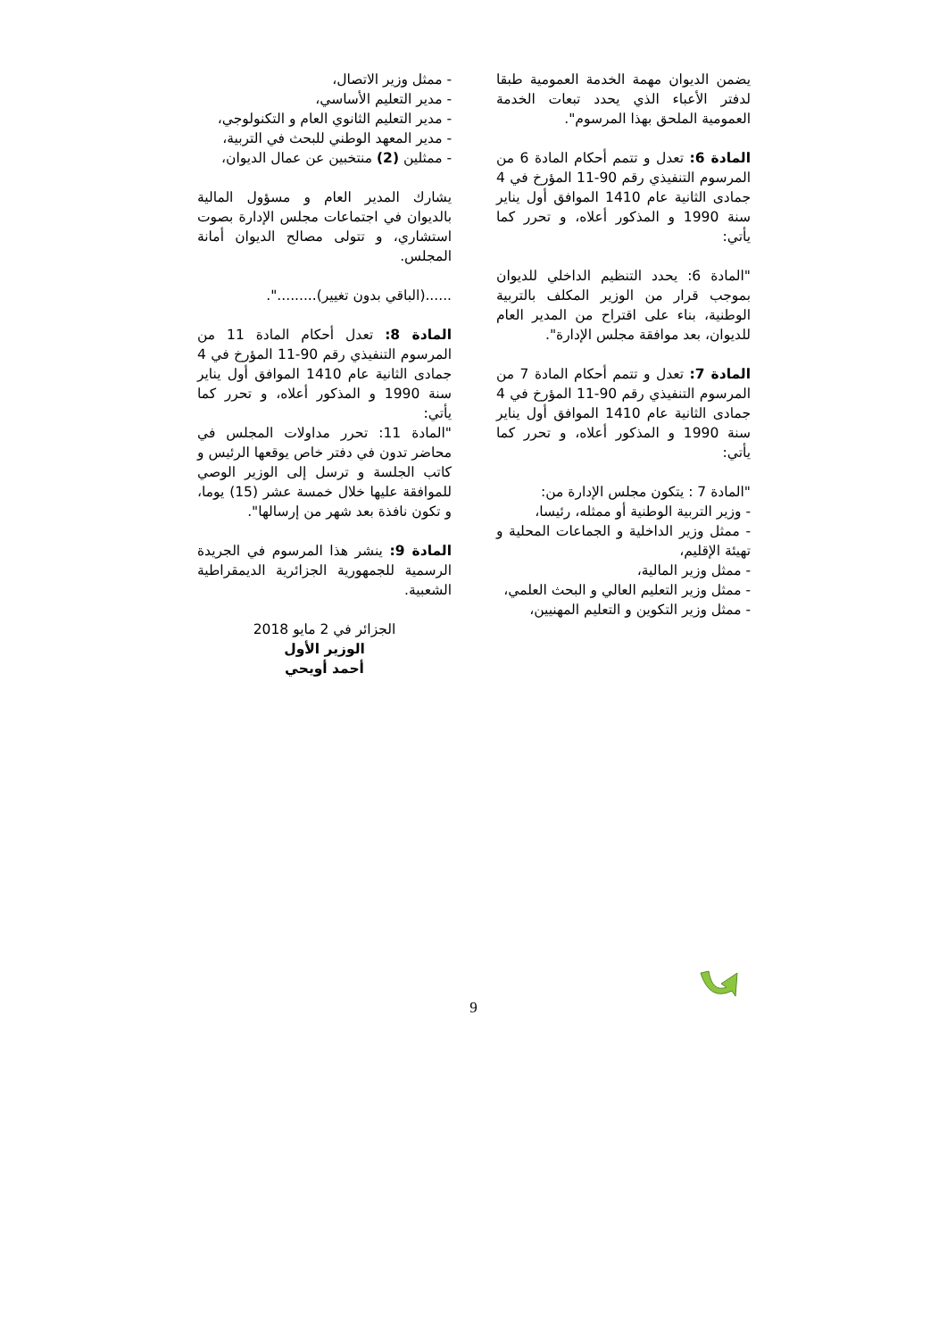يضمن الديوان مهمة الخدمة العمومية طبقا لدفتر الأعباء الذي يحدد تبعات الخدمة العمومية الملحق بهذا المرسوم".
المادة 6: تعدل و تتمم أحكام المادة 6 من المرسوم التنفيذي رقم 90-11 المؤرخ في 4 جمادى الثانية عام 1410 الموافق أول يناير سنة 1990 و المذكور أعلاه، و تحرر كما يأتي:
"المادة 6: يحدد التنظيم الداخلي للديوان بموجب قرار من الوزير المكلف بالتربية الوطنية، بناء على اقتراح من المدير العام للديوان، بعد موافقة مجلس الإدارة".
المادة 7: تعدل و تتمم أحكام المادة 7 من المرسوم التنفيذي رقم 90-11 المؤرخ في 4 جمادى الثانية عام 1410 الموافق أول يناير سنة 1990 و المذكور أعلاه، و تحرر كما يأتي:
"المادة 7 : يتكون مجلس الإدارة من:
- وزير التربية الوطنية أو ممثله، رئيسا،
- ممثل وزير الداخلية و الجماعات المحلية و تهيئة الإقليم،
- ممثل وزير المالية،
- ممثل وزير التعليم العالي و البحث العلمي،
- ممثل وزير التكوين و التعليم المهنيين،
- ممثل وزير الاتصال،
- مدير التعليم الأساسي،
- مدير التعليم الثانوي العام و التكنولوجي،
- مدير المعهد الوطني للبحث في التربية،
- ممثلين (2) منتخبين عن عمال الديوان،
يشارك المدير العام و مسؤول المالية بالديوان في اجتماعات مجلس الإدارة بصوت استشاري، و تتولى مصالح الديوان أمانة المجلس.
......(الباقي بدون تغيير).........".
المادة 8: تعدل أحكام المادة 11 من المرسوم التنفيذي رقم 90-11 المؤرخ في 4 جمادى الثانية عام 1410 الموافق أول يناير سنة 1990 و المذكور أعلاه، و تحرر كما يأتي:
"المادة 11: تحرر مداولات المجلس في محاضر تدون في دفتر خاص يوقعها الرئيس و كاتب الجلسة و ترسل إلى الوزير الوصي للموافقة عليها خلال خمسة عشر (15) يوما، و تكون نافذة بعد شهر من إرسالها".
المادة 9: ينشر هذا المرسوم في الجريدة الرسمية للجمهورية الجزائرية الديمقراطية الشعبية.
الجزائر في 2 مايو 2018
الوزير الأول
أحمد أويحي
9